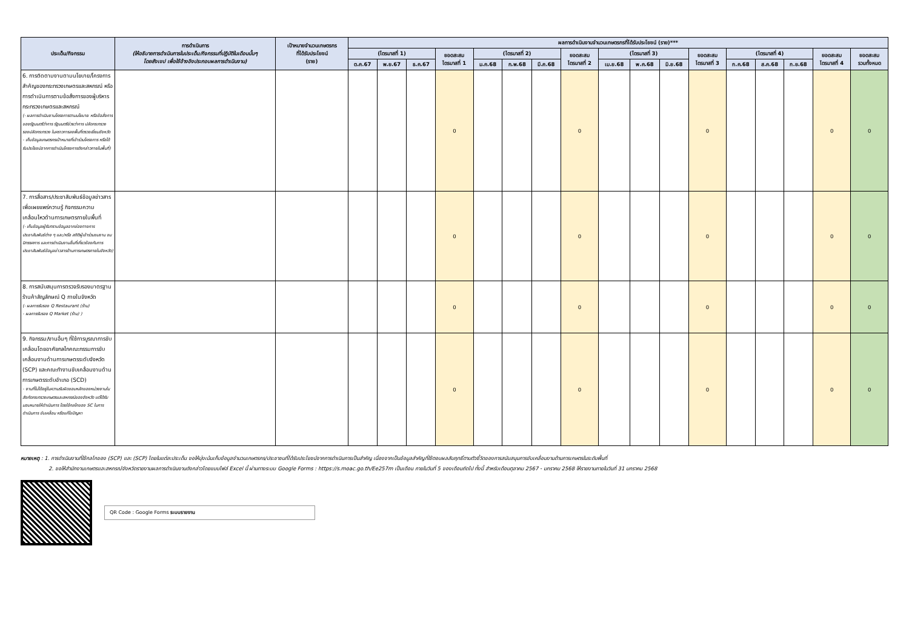| ประเด็น/กิจกรรม | การดำเนินการ (ให้อธิบายการดำเนินการในประเด็น/กิจกรรมที่ปฏิบัติในเดือนนั้นๆ โดยสังเขป เพื่อใช้อ้างอิงประกอบผลการดำเนินงาน) | เป้าหมายจำนวนเกษตรกร ที่ได้รับประโยชน์ (ราย) | ผลการดำเนินงานจำนวนเกษตรกรที่ได้รับประโยชน์ (ราย)*** | | | | | | | | | | | | | | | | |
| --- | --- | --- | --- | --- | --- | --- | --- | --- | --- | --- | --- | --- | --- | --- | --- | --- | --- | --- | --- |
| | | | (ไตรมาสที่ 1) | | | ยอดสะสม ไตรมาสที่ 1 | (ไตรมาสที่ 2) | | | ยอดสะสม ไตรมาสที่ 2 | (ไตรมาสที่ 3) | | | ยอดสะสม ไตรมาสที่ 3 | (ไตรมาสที่ 4) | | | ยอดสะสม ไตรมาสที่ 4 | ยอดสะสม รวมทั้งหมด |
| | | | ต.ค.67 | พ.ย.67 | ธ.ค.67 | | ม.ค.68 | ก.พ.68 | มี.ค.68 | | เม.ย.68 | พ.ค.68 | มิ.ย.68 | | ก.ค.68 | ส.ค.68 | ก.ย.68 | | |
| 6. การติดตามงานตามนโยบาย/โครงการสำคัญของกระทรวงเกษตรและสหกรณ์ หรือการดำเนินการตามข้อสั่งการของผู้บริหารกระทรวงเกษตรและสหกรณ์ (- ผลการดำเนินงานโครงการตามนโยบาย หรือข้อสั่งการของรัฐมนตรีว่าการ รัฐมนตรีช่วยว่าการ ปลัดกระทรวง รองปลัดกระทรวง ในคราวการลงพื้นที่ตรวจเยี่ยมจังหวัด - เก็บข้อมูลเกษตรกรเป้าหมายที่เข้าร่วมโครงการ หรือได้รับประโยชน์จากการดำเนินโครงการดังกล่าวภายในพื้นที่) | | | | | | 0 | | | | 0 | | | | 0 | | | | 0 | 0 |
| 7. การสื่อสาร/ประชาสัมพันธ์ข้อมูลข่าวสาร เพื่อเผยแพร่ความรู้ กิจกรรมความเคลื่อนไหวด้านการเกษตรภายในพื้นที่ (- เก็บข้อมูลผู้รับทราบข้อมูลจากช่องทางการประชาสัมพันธ์ต่าง ๆ และ/หรือ สถิติผู้เข้าร่วมชมงาน ชมนิทรรศการ และการดำเนินงานอื่นที่เกี่ยวข้องกับการประชาสัมพันธ์ข้อมูลข่าวสารด้านการเกษตรภายในจังหวัด) | | | | | | 0 | | | | 0 | | | | 0 | | | | 0 | 0 |
| 8. การสนับสนุนการตรวจรับรองมาตรฐานร้านค้าสัญลักษณ์ Q ภายในจังหวัด (- ผลการรับรอง Q Restaurant (ร้าน) - ผลการรับรอง Q Market (ร้าน) ) | | | | | | 0 | | | | 0 | | | | 0 | | | | 0 | 0 |
| 9. กิจกรรม/งานอื่นๆ ที่ใช้การบูรณาการขับเคลื่อนโดยอาศัยกลไกคณะกรรมการขับเคลื่อนงานด้านการเกษตรระดับจังหวัด (SCP) และคณะทำงานขับเคลื่อนงานด้านการเกษตรระดับอำเภอ (SCD) - งานที่ไม่ได้อยู่ในความรับผิดชอบหลักของหน่วยงานในสังกัดกระทรวงเกษตรและสหกรณ์ของจังหวัด แต่ได้รับมอบหมายให้ดำเนินการ โดยใช้กลไกของ SC ในการดำเนินการ ขับเคลื่อน หรือแก้ไขปัญหา | | | | | | 0 | | | | 0 | | | | 0 | | | | 0 | 0 |
หมายเหตุ : 1. การดำเนินงานที่ใช้กลไกของ (SCP) และ (SCP) โดยในแต่ละประเด็น ขอให้มุ่งเน้นเก็บข้อมูลจำนวนเกษตรกร/ประชาชนที่ได้รับประโยชน์จากการดำเนินการเป็นสำคัญ เนื่องจากเป็นข้อมูลสำคัญที่ใช้ตอบผลสัมฤทธิ์ตามตัวชี้วัดของการสนับสนุนการขับเคลื่อนงานด้านการเกษตรในระดับพื้นที่
2. ขอให้สำนักงานเกษตรและสหกรณ์จังหวัดรายงานผลการดำเนินงานดังกล่าวโดยแบบไฟล์ Excel นี้ ผ่านทางระบบ Google Forms : https://s.moac.go.th/Ee257m เป็นเดือน ภายในวันที่ 5 ของเดือนถัดไป ทั้งนี้ สำหรับเดือนตุลาคม 2567 - มกราคม 2568 ให้รายงานภายในวันที่ 31 มกราคม 2568
QR Code : Google Forms ระบบรายงาน